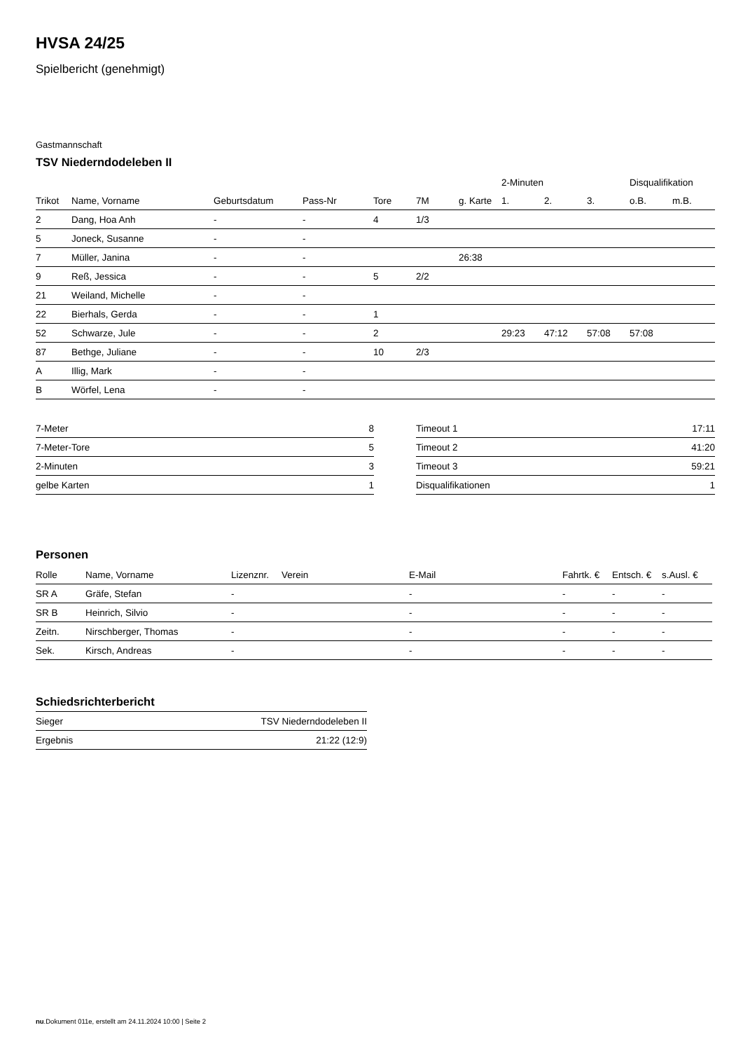HVSA 24/25
Spielbericht (genehmigt)
Gastmannschaft
TSV Niederndodeleben II
| | | | | | | | 2-Minuten | | | Disqualifikation | |
| --- | --- | --- | --- | --- | --- | --- | --- | --- | --- | --- | --- |
| Trikot | Name, Vorname | Geburtsdatum | Pass-Nr | Tore | 7M | g. Karte | 1. | 2. | 3. | o.B. | m.B. |
| 2 | Dang, Hoa Anh | - | - | 4 | 1/3 | | | | | | |
| 5 | Joneck, Susanne | - | - | | | | | | | | |
| 7 | Müller, Janina | - | - | | | 26:38 | | | | | |
| 9 | Reß, Jessica | - | - | 5 | 2/2 | | | | | | |
| 21 | Weiland, Michelle | - | - | | | | | | | | |
| 22 | Bierhals, Gerda | - | - | 1 | | | | | | | |
| 52 | Schwarze, Jule | - | - | 2 | | | 29:23 | 47:12 | 57:08 | 57:08 | |
| 87 | Bethge, Juliane | - | - | 10 | 2/3 | | | | | | |
| A | Illig, Mark | - | - | | | | | | | | |
| B | Wörfel, Lena | - | - | | | | | | | | |
| 7-Meter | 8 |
| 7-Meter-Tore | 5 |
| 2-Minuten | 3 |
| gelbe Karten | 1 |
| Timeout 1 | 17:11 |
| Timeout 2 | 41:20 |
| Timeout 3 | 59:21 |
| Disqualifikationen | 1 |
Personen
| Rolle | Name, Vorname | Lizenznr. | Verein | E-Mail | Fahrtk. € | Entsch. € | s.Ausl. € |
| --- | --- | --- | --- | --- | --- | --- | --- |
| SR A | Gräfe, Stefan | - | | - | - | - | - |
| SR B | Heinrich, Silvio | - | | - | - | - | - |
| Zeitn. | Nirschberger, Thomas | - | | - | - | - | - |
| Sek. | Kirsch, Andreas | - | | - | - | - | - |
Schiedsrichterbericht
| Sieger | TSV Niederndodeleben II |
| Ergebnis | 21:22 (12:9) |
nu.Dokument 011e, erstellt am 24.11.2024 10:00 | Seite 2